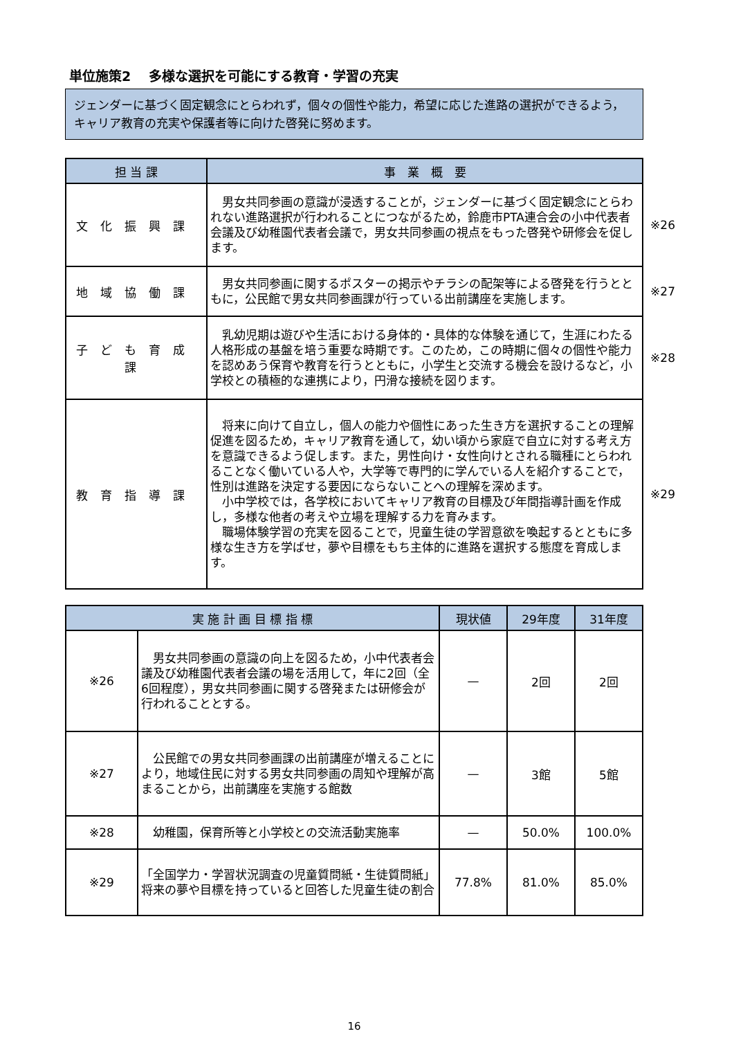単位施策2　 多様な選択を可能にする教育・学習の充実
ジェンダーに基づく固定観念にとらわれず，個々の個性や能力，希望に応じた進路の選択ができるよう，キャリア教育の充実や保護者等に向けた啓発に努めます。
| 担 当 課 | 事 業 概 要 |
| --- | --- |
| 文化振興課 | 男女共同参画の意識が浸透することが，ジェンダーに基づく固定観念にとらわれない進路選択が行われることにつながるため，鈴鹿市PTA連合会の小中代表者会議及び幼稚園代表者会議で，男女共同参画の視点をもった啓発や研修会を促します。 ※26 |
| 地域協働課 | 男女共同参画に関するポスターの掲示やチラシの配架等による啓発を行うとともに，公民館で男女共同参画課が行っている出前講座を実施します。 ※27 |
| 子ども育成課 | 乳幼児期は遊びや生活における身体的・具体的な体験を通じて，生涯にわたる人格形成の基盤を培う重要な時期です。このため，この時期に個々の個性や能力を認めあう保育や教育を行うとともに，小学生と交流する機会を設けるなど，小学校との積極的な連携により，円滑な接続を図ります。 ※28 |
| 教育指導課 | 将来に向けて自立し，個人の能力や個性にあった生き方を選択することの理解促進を図るため，キャリア教育を通して，幼い頃から家庭で自立に対する考え方を意識できるよう促します。また，男性向け・女性向けとされる職種にとらわれることなく働いている人や，大学等で専門的に学んでいる人を紹介することで，性別は進路を決定する要因にならないことへの理解を深めます。 小中学校では，各学校においてキャリア教育の目標及び年間指導計画を作成し，多様な他者の考えや立場を理解する力を育みます。 職場体験学習の充実を図ることで，児童生徒の学習意欲を喚起するとともに多様な生き方を学ばせ，夢や目標をもち主体的に進路を選択する態度を育成します。 ※29 |
| 実 施 計 画 目 標 指 標 | | 現状値 | 29年度 | 31年度 |
| --- | --- | --- | --- | --- |
| ※26 | 男女共同参画の意識の向上を図るため，小中代表者会議及び幼稚園代表者会議の場を活用して，年に2回（全6回程度），男女共同参画に関する啓発または研修会が行われることとする。 | — | 2回 | 2回 |
| ※27 | 公民館での男女共同参画課の出前講座が増えることにより，地域住民に対する男女共同参画の周知や理解が高まることから，出前講座を実施する館数 | — | 3館 | 5館 |
| ※28 | 幼稚園，保育所等と小学校との交流活動実施率 | — | 50.0% | 100.0% |
| ※29 | 「全国学力・学習状況調査の児童質問紙・生徒質問紙」将来の夢や目標を持っていると回答した児童生徒の割合 | 77.8% | 81.0% | 85.0% |
16